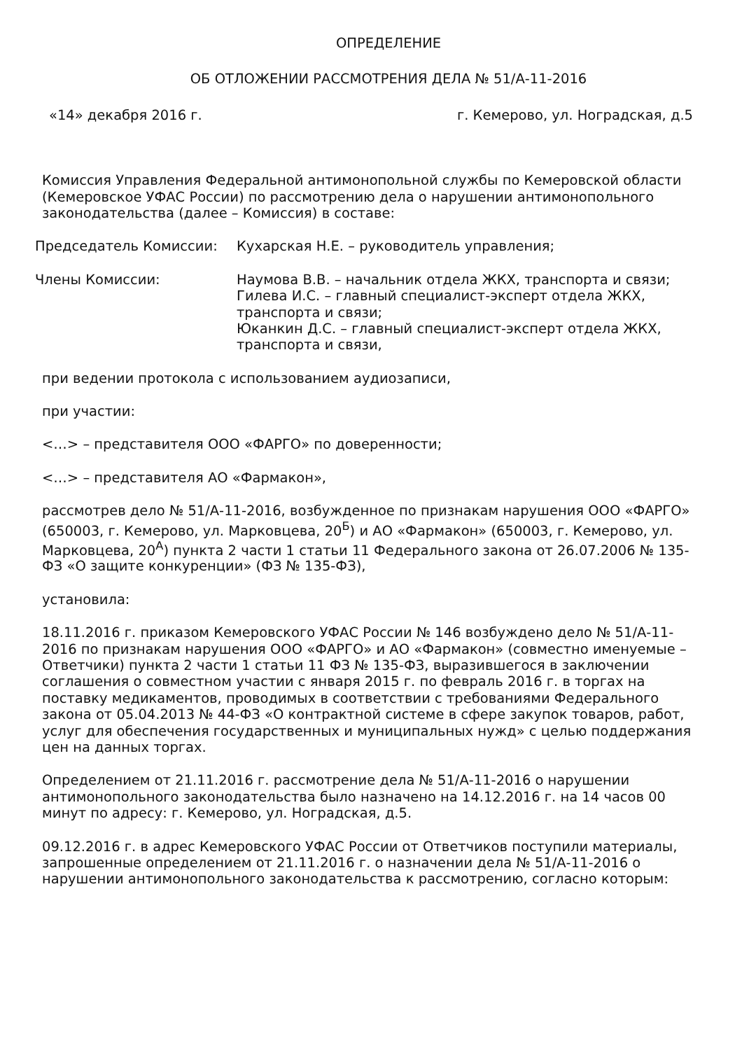ОПРЕДЕЛЕНИЕ
ОБ ОТЛОЖЕНИИ РАССМОТРЕНИЯ ДЕЛА № 51/А-11-2016
«14» декабря 2016 г. г. Кемерово, ул. Ноградская, д.5
Комиссия Управления Федеральной антимонопольной службы по Кемеровской области (Кемеровское УФАС России) по рассмотрению дела о нарушении антимонопольного законодательства (далее – Комиссия) в составе:
Председатель Комиссии: Кухарская Н.Е. – руководитель управления;
Члены Комиссии: Наумова В.В. – начальник отдела ЖКХ, транспорта и связи;
Гилева И.С. – главный специалист-эксперт отдела ЖКХ, транспорта и связи;
Юканкин Д.С. – главный специалист-эксперт отдела ЖКХ, транспорта и связи,
при ведении протокола с использованием аудиозаписи,
при участии:
<…> – представителя ООО «ФАРГО» по доверенности;
<…> – представителя АО «Фармакон»,
рассмотрев дело № 51/А-11-2016, возбужденное по признакам нарушения ООО «ФАРГО» (650003, г. Кемерово, ул. Марковцева, 20<sup>Б</sup>) и АО «Фармакон» (650003, г. Кемерово, ул. Марковцева, 20<sup>А</sup>) пункта 2 части 1 статьи 11 Федерального закона от 26.07.2006 № 135-ФЗ «О защите конкуренции» (ФЗ № 135-ФЗ),
установила:
18.11.2016 г. приказом Кемеровского УФАС России № 146 возбуждено дело № 51/А-11-2016 по признакам нарушения ООО «ФАРГО» и АО «Фармакон» (совместно именуемые – Ответчики) пункта 2 части 1 статьи 11 ФЗ № 135-ФЗ, выразившегося в заключении соглашения о совместном участии с января 2015 г. по февраль 2016 г. в торгах на поставку медикаментов, проводимых в соответствии с требованиями Федерального закона от 05.04.2013 № 44-ФЗ «О контрактной системе в сфере закупок товаров, работ, услуг для обеспечения государственных и муниципальных нужд» с целью поддержания цен на данных торгах.
Определением от 21.11.2016 г. рассмотрение дела № 51/А-11-2016 о нарушении антимонопольного законодательства было назначено на 14.12.2016 г. на 14 часов 00 минут по адресу: г. Кемерово, ул. Ноградская, д.5.
09.12.2016 г. в адрес Кемеровского УФАС России от Ответчиков поступили материалы, запрошенные определением от 21.11.2016 г. о назначении дела № 51/А-11-2016 о нарушении антимонопольного законодательства к рассмотрению, согласно которым: